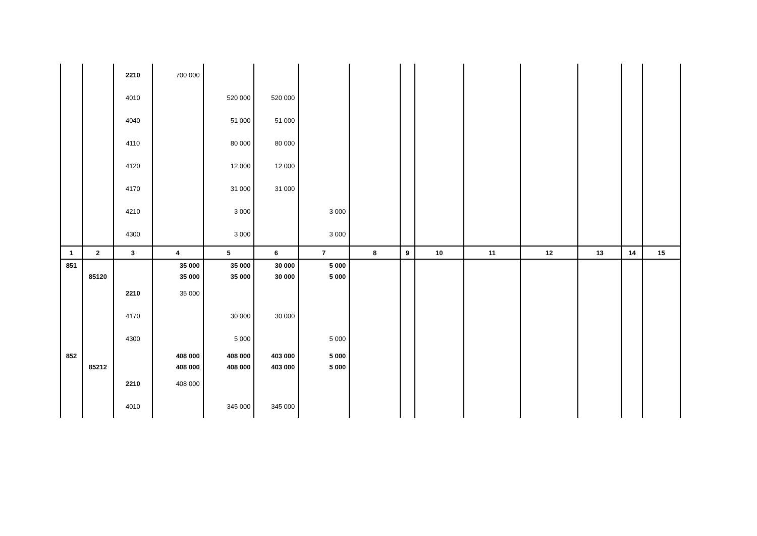| | | 2210 | 700 000 | | | | | | | | | | | |
| | | 4010 | | 520 000 | 520 000 | | | | | | | | | |
| | | 4040 | | 51 000 | 51 000 | | | | | | | | | |
| | | 4110 | | 80 000 | 80 000 | | | | | | | | | |
| | | 4120 | | 12 000 | 12 000 | | | | | | | | | |
| | | 4170 | | 31 000 | 31 000 | | | | | | | | | |
| | | 4210 | | 3 000 | | 3 000 | | | | | | | | |
| | | 4300 | | 3 000 | | 3 000 | | | | | | | | |
| 1 | 2 | 3 | 4 | 5 | 6 | 7 | 8 | 9 | 10 | 11 | 12 | 13 | 14 | 15 |
| 851 | | | 35 000 | 35 000 | 30 000 | 5 000 | | | | | | | | |
| | 85120 | | 35 000 | 35 000 | 30 000 | 5 000 | | | | | | | | |
| | | 2210 | 35 000 | | | | | | | | | | | |
| | | 4170 | | 30 000 | 30 000 | | | | | | | | | |
| | | 4300 | | 5 000 | | 5 000 | | | | | | | | |
| 852 | | | 408 000 | 408 000 | 403 000 | 5 000 | | | | | | | | |
| | 85212 | | 408 000 | 408 000 | 403 000 | 5 000 | | | | | | | | |
| | | 2210 | 408 000 | | | | | | | | | | | |
| | | 4010 | | 345 000 | 345 000 | | | | | | | | | |